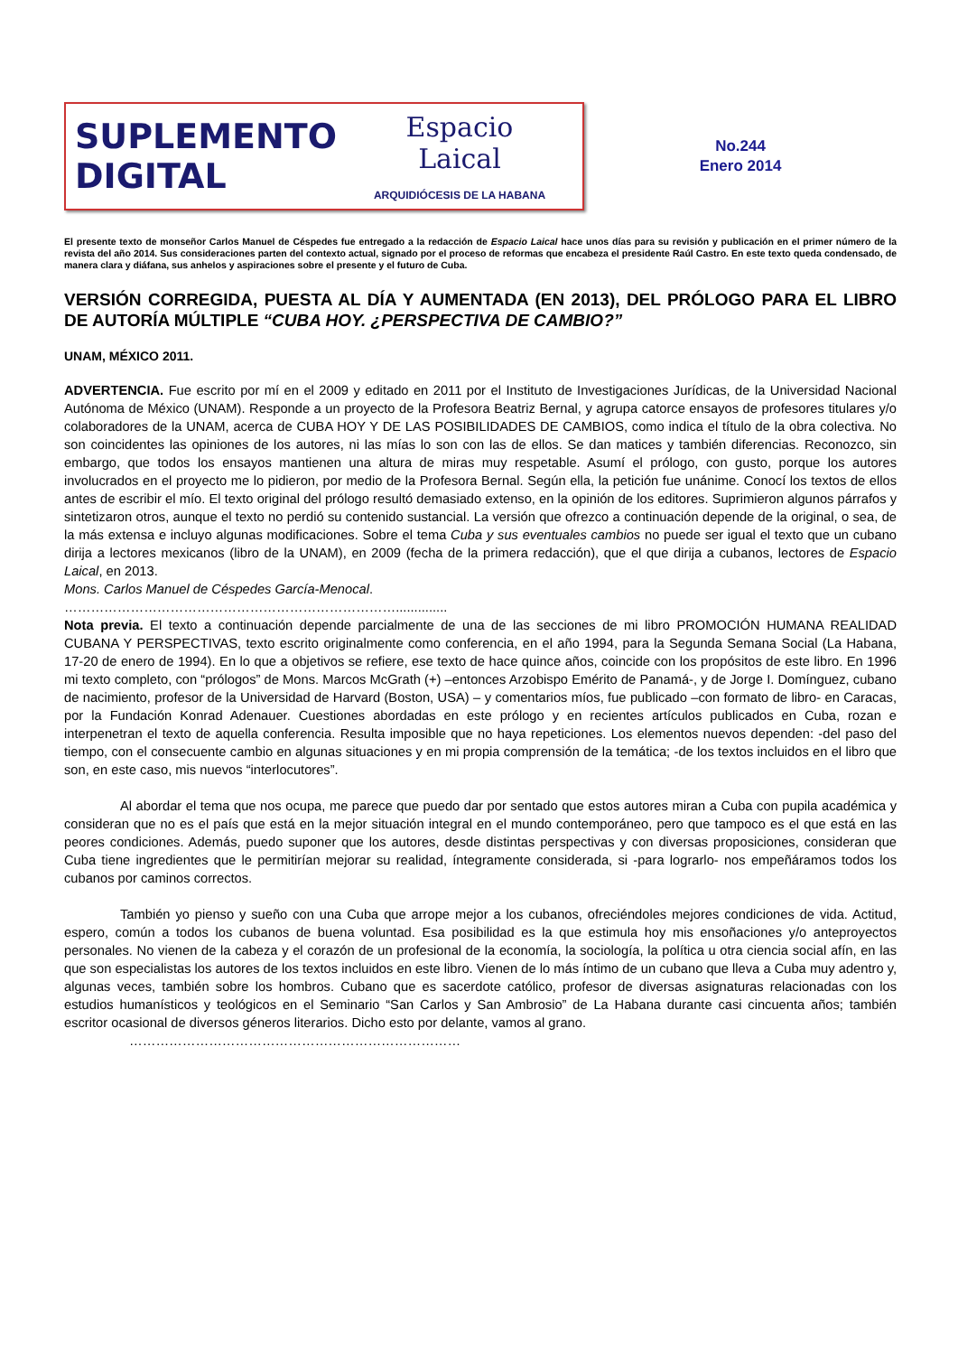SUPLEMENTO
DIGITAL
Espacio
Laical
ARQUIDIÓCESIS DE LA HABANA
No.244
Enero 2014
El presente texto de monseñor Carlos Manuel de Céspedes fue entregado a la redacción de Espacio Laical hace unos días para su revisión y publicación en el primer número de la revista del año 2014. Sus consideraciones parten del contexto actual, signado por el proceso de reformas que encabeza el presidente Raúl Castro. En este texto queda condensado, de manera clara y diáfana, sus anhelos y aspiraciones sobre el presente y el futuro de Cuba.
VERSIÓN CORREGIDA, PUESTA AL DÍA Y AUMENTADA (EN 2013), DEL PRÓLOGO PARA EL LIBRO DE AUTORÍA MÚLTIPLE “CUBA HOY. ¿PERSPECTIVA DE CAMBIO?”
UNAM, MÉXICO 2011.
ADVERTENCIA. Fue escrito por mí en el 2009 y editado en 2011 por el Instituto de Investigaciones Jurídicas, de la Universidad Nacional Autónoma de México (UNAM). Responde a un proyecto de la Profesora Beatriz Bernal, y agrupa catorce ensayos de profesores titulares y/o colaboradores de la UNAM, acerca de CUBA HOY Y DE LAS POSIBILIDADES DE CAMBIOS, como indica el título de la obra colectiva. No son coincidentes las opiniones de los autores, ni las mías lo son con las de ellos. Se dan matices y también diferencias. Reconozco, sin embargo, que todos los ensayos mantienen una altura de miras muy respetable. Asumí el prólogo, con gusto, porque los autores involucrados en el proyecto me lo pidieron, por medio de la Profesora Bernal. Según ella, la petición fue unánime. Conocí los textos de ellos antes de escribir el mío. El texto original del prólogo resultó demasiado extenso, en la opinión de los editores. Suprimieron algunos párrafos y sintetizaron otros, aunque el texto no perdió su contenido sustancial. La versión que ofrezco a continuación depende de la original, o sea, de la más extensa e incluyo algunas modificaciones. Sobre el tema Cuba y sus eventuales cambios no puede ser igual el texto que un cubano dirija a lectores mexicanos (libro de la UNAM), en 2009 (fecha de la primera redacción), que el que dirija a cubanos, lectores de Espacio Laical, en 2013.
Mons. Carlos Manuel de Céspedes García-Menocal.
…………………………………………………………………..............
Nota previa. El texto a continuación depende parcialmente de una de las secciones de mi libro PROMOCIÓN HUMANA REALIDAD CUBANA Y PERSPECTIVAS, texto escrito originalmente como conferencia, en el año 1994, para la Segunda Semana Social (La Habana, 17-20 de enero de 1994). En lo que a objetivos se refiere, ese texto de hace quince años, coincide con los propósitos de este libro. En 1996 mi texto completo, con “prólogos” de Mons. Marcos McGrath (+) –entonces Arzobispo Emérito de Panamá-, y de Jorge I. Domínguez, cubano de nacimiento, profesor de la Universidad de Harvard (Boston, USA) – y comentarios míos, fue publicado –con formato de libro- en Caracas, por la Fundación Konrad Adenauer. Cuestiones abordadas en este prólogo y en recientes artículos publicados en Cuba, rozan e interpenetran el texto de aquella conferencia. Resulta imposible que no haya repeticiones. Los elementos nuevos dependen: -del paso del tiempo, con el consecuente cambio en algunas situaciones y en mi propia comprensión de la temática; -de los textos incluidos en el libro que son, en este caso, mis nuevos “interlocutores”.
Al abordar el tema que nos ocupa, me parece que puedo dar por sentado que estos autores miran a Cuba con pupila académica y consideran que no es el país que está en la mejor situación integral en el mundo contemporáneo, pero que tampoco es el que está en las peores condiciones. Además, puedo suponer que los autores, desde distintas perspectivas y con diversas proposiciones, consideran que Cuba tiene ingredientes que le permitirían mejorar su realidad, íntegramente considerada, si -para lograrlo- nos empeñáramos todos los cubanos por caminos correctos.
También yo pienso y sueño con una Cuba que arrope mejor a los cubanos, ofreciéndoles mejores condiciones de vida. Actitud, espero, común a todos los cubanos de buena voluntad. Esa posibilidad es la que estimula hoy mis ensoñaciones y/o anteproyectos personales. No vienen de la cabeza y el corazón de un profesional de la economía, la sociología, la política u otra ciencia social afín, en las que son especialistas los autores de los textos incluidos en este libro. Vienen de lo más íntimo de un cubano que lleva a Cuba muy adentro y, algunas veces, también sobre los hombros. Cubano que es sacerdote católico, profesor de diversas asignaturas relacionadas con los estudios humanísticos y teológicos en el Seminario “San Carlos y San Ambrosio” de La Habana durante casi cincuenta años; también escritor ocasional de diversos géneros literarios. Dicho esto por delante, vamos al grano.
…………………………………………………………………